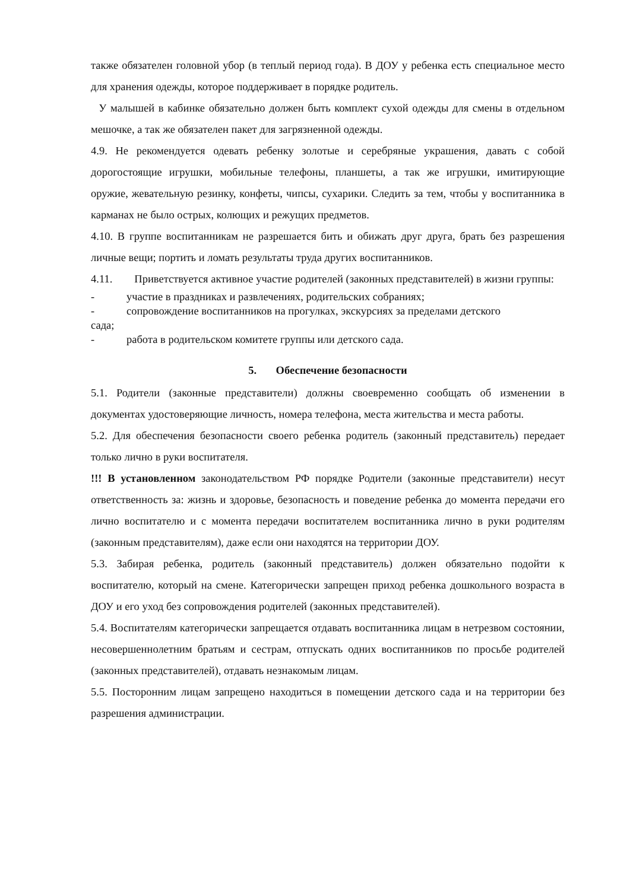также обязателен головной убор (в теплый период года). В ДОУ у ребенка есть специальное место для хранения одежды, которое поддерживает в порядке родитель.
У малышей в кабинке обязательно должен быть комплект сухой одежды для смены в отдельном мешочке, а так же обязателен пакет для загрязненной одежды.
4.9. Не рекомендуется одевать ребенку золотые и серебряные украшения, давать с собой дорогостоящие игрушки, мобильные телефоны, планшеты, а так же игрушки, имитирующие оружие, жевательную резинку, конфеты, чипсы, сухарики. Следить за тем, чтобы у воспитанника в карманах не было острых, колющих и режущих предметов.
4.10. В группе воспитанникам не разрешается бить и обижать друг друга, брать без разрешения личные вещи; портить и ломать результаты труда других воспитанников.
4.11. Приветствуется активное участие родителей (законных представителей) в жизни группы:
- участие в праздниках и развлечениях, родительских собраниях;
- сопровождение воспитанников на прогулках, экскурсиях за пределами детского
сада;
- работа в родительском комитете группы или детского сада.
5. Обеспечение безопасности
5.1. Родители (законные представители) должны своевременно сообщать об изменении в документах удостоверяющие личность, номера телефона, места жительства и места работы.
5.2. Для обеспечения безопасности своего ребенка родитель (законный представитель) передает только лично в руки воспитателя.
!!! В установленном законодательством РФ порядке Родители (законные представители) несут ответственность за: жизнь и здоровье, безопасность и поведение ребенка до момента передачи его лично воспитателю и с момента передачи воспитателем воспитанника лично в руки родителям (законным представителям), даже если они находятся на территории ДОУ.
5.3. Забирая ребенка, родитель (законный представитель) должен обязательно подойти к воспитателю, который на смене. Категорически запрещен приход ребенка дошкольного возраста в ДОУ и его уход без сопровождения родителей (законных представителей).
5.4. Воспитателям категорически запрещается отдавать воспитанника лицам в нетрезвом состоянии, несовершеннолетним братьям и сестрам, отпускать одних воспитанников по просьбе родителей (законных представителей), отдавать незнакомым лицам.
5.5. Посторонним лицам запрещено находиться в помещении детского сада и на территории без разрешения администрации.